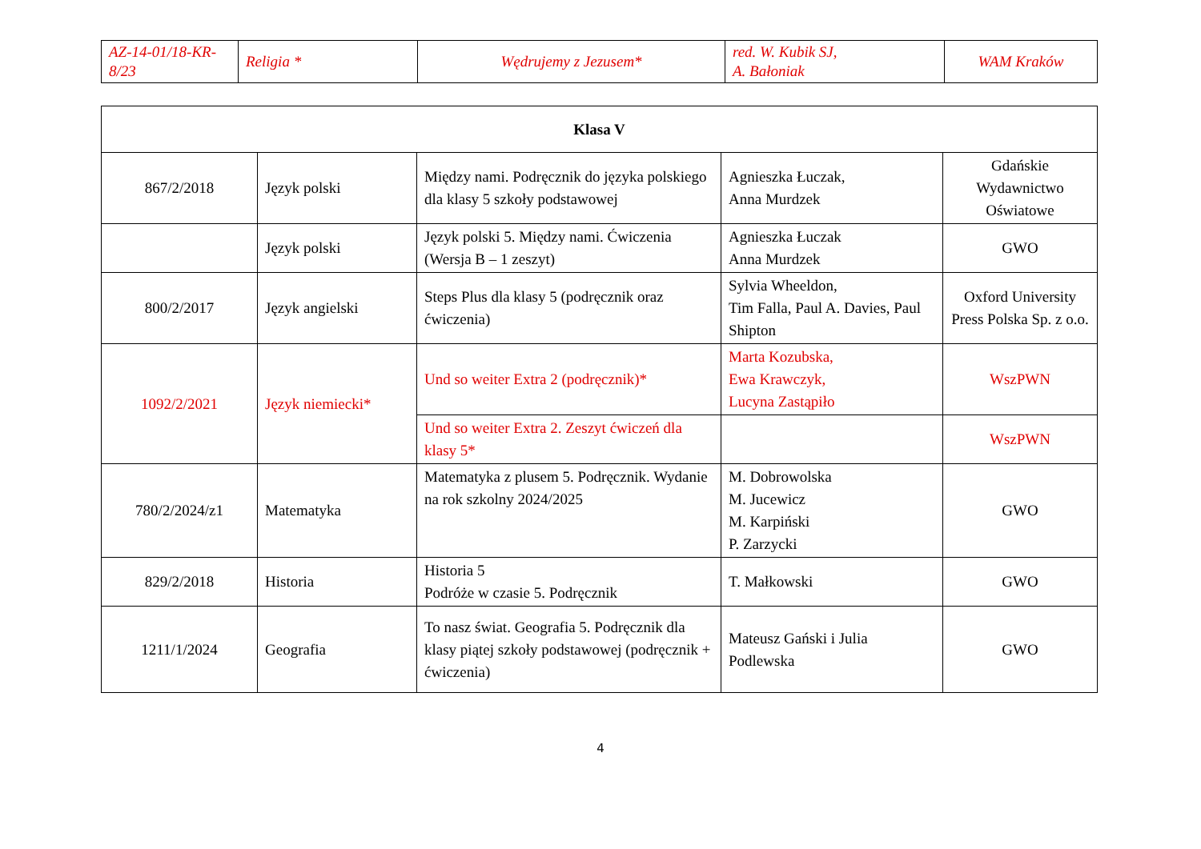| AZ-14-01/18-KR-8/23 | Religia * | Wędrujemy z Jezusem* | red. W. Kubik SJ, A. Bałoniak | WAM Kraków |
| Klasa V | | | | |
| --- | --- | --- | --- | --- |
| 867/2/2018 | Język polski | Między nami. Podręcznik do języka polskiego dla klasy 5 szkoły podstawowej | Agnieszka Łuczak, Anna Murdzek | Gdańskie Wydawnictwo Oświatowe |
| | Język polski | Język polski 5. Między nami. Ćwiczenia (Wersja B – 1 zeszyt) | Agnieszka Łuczak Anna Murdzek | GWO |
| 800/2/2017 | Język angielski | Steps Plus dla klasy 5 (podręcznik oraz ćwiczenia) | Sylvia Wheeldon, Tim Falla, Paul A. Davies, Paul Shipton | Oxford University Press Polska Sp. z o.o. |
| 1092/2/2021 | Język niemiecki* | Und so weiter Extra 2 (podręcznik)* | Marta Kozubska, Ewa Krawczyk, Lucyna Zastąpiło | WszPWN |
| | | Und so weiter Extra 2. Zeszyt ćwiczeń dla klasy 5* | | WszPWN |
| 780/2/2024/z1 | Matematyka | Matematyka z plusem 5. Podręcznik. Wydanie na rok szkolny 2024/2025 | M. Dobrowolska M. Jucewicz M. Karpiński P. Zarzycki | GWO |
| 829/2/2018 | Historia | Historia 5 Podróże w czasie 5. Podręcznik | T. Małkowski | GWO |
| 1211/1/2024 | Geografia | To nasz świat. Geografia 5. Podręcznik dla klasy piątej szkoły podstawowej (podręcznik + ćwiczenia) | Mateusz Gański i Julia Podlewska | GWO |
4